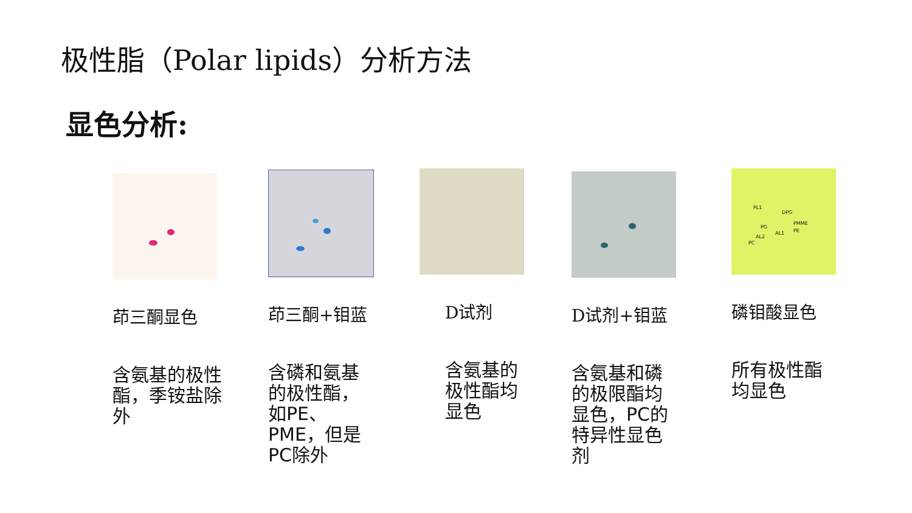极性脂（Polar lipids）分析方法
显色分析:
茚三酮显色
含氨基的极性酯，季铵盐除外
茚三酮+钼蓝
含磷和氨基的极性酯，如PE、PME，但是PC除外
D试剂
含氨基的极性酯均显色
D试剂+钼蓝
含氨基和磷的极限酯均显色，PC的特异性显色剂
PL1
DPG
PG
PMME
PE AL1
AL2
PC
磷钼酸显色
所有极性酯均显色